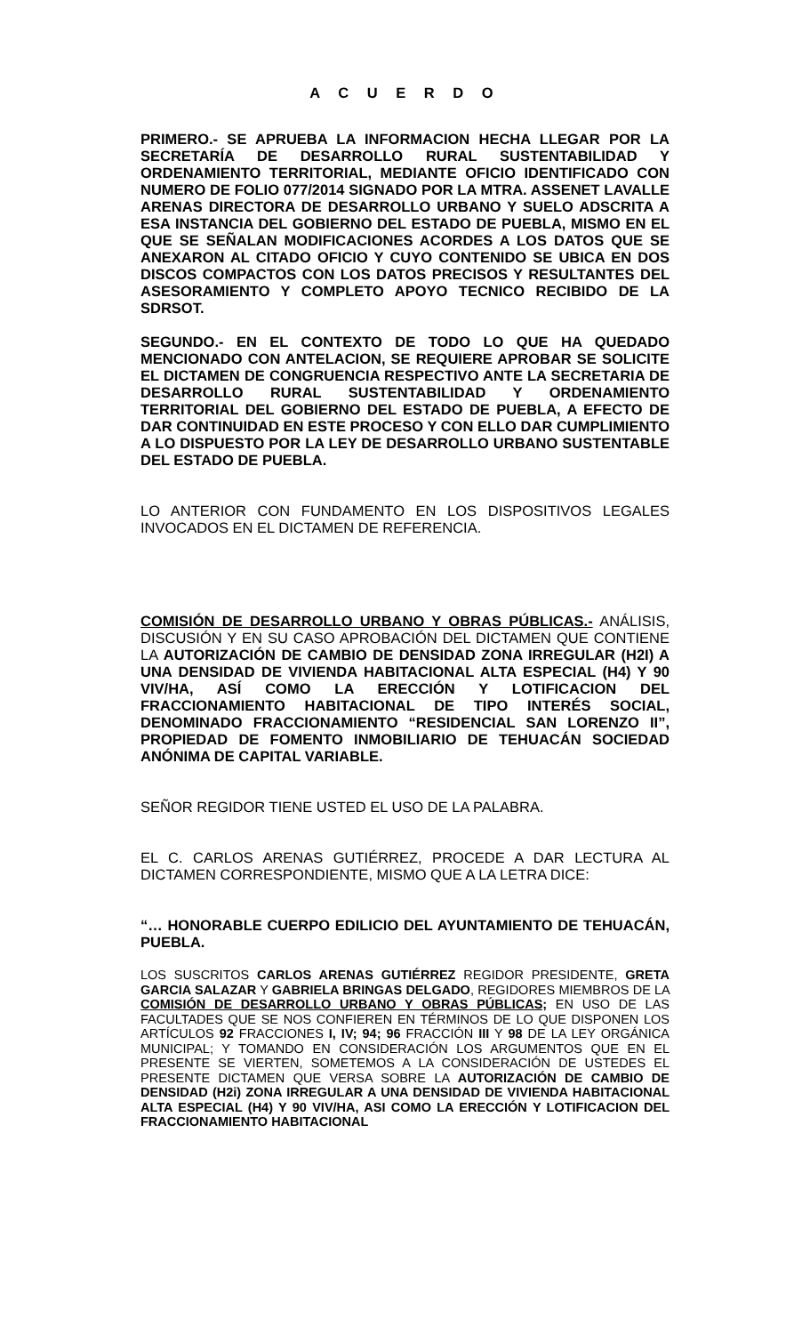A C U E R D O
PRIMERO.- SE APRUEBA LA INFORMACION HECHA LLEGAR POR LA SECRETARÍA DE DESARROLLO RURAL SUSTENTABILIDAD Y ORDENAMIENTO TERRITORIAL, MEDIANTE OFICIO IDENTIFICADO CON NUMERO DE FOLIO 077/2014 SIGNADO POR LA MTRA. ASSENET LAVALLE ARENAS DIRECTORA DE DESARROLLO URBANO Y SUELO ADSCRITA A ESA INSTANCIA DEL GOBIERNO DEL ESTADO DE PUEBLA, MISMO EN EL QUE SE SEÑALAN MODIFICACIONES ACORDES A LOS DATOS QUE SE ANEXARON AL CITADO OFICIO Y CUYO CONTENIDO SE UBICA EN DOS DISCOS COMPACTOS CON LOS DATOS PRECISOS Y RESULTANTES DEL ASESORAMIENTO Y COMPLETO APOYO TECNICO RECIBIDO DE LA SDRSOT.
SEGUNDO.- EN EL CONTEXTO DE TODO LO QUE HA QUEDADO MENCIONADO CON ANTELACION, SE REQUIERE APROBAR SE SOLICITE EL DICTAMEN DE CONGRUENCIA RESPECTIVO ANTE LA SECRETARIA DE DESARROLLO RURAL SUSTENTABILIDAD Y ORDENAMIENTO TERRITORIAL DEL GOBIERNO DEL ESTADO DE PUEBLA, A EFECTO DE DAR CONTINUIDAD EN ESTE PROCESO Y CON ELLO DAR CUMPLIMIENTO A LO DISPUESTO POR LA LEY DE DESARROLLO URBANO SUSTENTABLE DEL ESTADO DE PUEBLA.
LO ANTERIOR CON FUNDAMENTO EN LOS DISPOSITIVOS LEGALES INVOCADOS EN EL DICTAMEN DE REFERENCIA.
COMISIÓN DE DESARROLLO URBANO Y OBRAS PÚBLICAS.- ANÁLISIS, DISCUSIÓN Y EN SU CASO APROBACIÓN DEL DICTAMEN QUE CONTIENE LA AUTORIZACIÓN DE CAMBIO DE DENSIDAD ZONA IRREGULAR (H2I) A UNA DENSIDAD DE VIVIENDA HABITACIONAL ALTA ESPECIAL (H4) Y 90 VIV/HA, ASÍ COMO LA ERECCIÓN Y LOTIFICACION DEL FRACCIONAMIENTO HABITACIONAL DE TIPO INTERÉS SOCIAL, DENOMINADO FRACCIONAMIENTO “RESIDENCIAL SAN LORENZO II”, PROPIEDAD DE FOMENTO INMOBILIARIO DE TEHUACÁN SOCIEDAD ANÓNIMA DE CAPITAL VARIABLE.
SEÑOR REGIDOR TIENE USTED EL USO DE LA PALABRA.
EL C. CARLOS ARENAS GUTIÉRREZ, PROCEDE A DAR LECTURA AL DICTAMEN CORRESPONDIENTE, MISMO QUE A LA LETRA DICE:
“… HONORABLE CUERPO EDILICIO DEL AYUNTAMIENTO DE TEHUACÁN, PUEBLA.
LOS SUSCRITOS CARLOS ARENAS GUTIÉRREZ REGIDOR PRESIDENTE, GRETA GARCIA SALAZAR Y GABRIELA BRINGAS DELGADO, REGIDORES MIEMBROS DE LA COMISIÓN DE DESARROLLO URBANO Y OBRAS PÚBLICAS; EN USO DE LAS FACULTADES QUE SE NOS CONFIEREN EN TÉRMINOS DE LO QUE DISPONEN LOS ARTÍCULOS 92 FRACCIONES I, IV; 94; 96 FRACCIÓN III Y 98 DE LA LEY ORGÁNICA MUNICIPAL; Y TOMANDO EN CONSIDERACIÓN LOS ARGUMENTOS QUE EN EL PRESENTE SE VIERTEN, SOMETEMOS A LA CONSIDERACIÓN DE USTEDES EL PRESENTE DICTAMEN QUE VERSA SOBRE LA AUTORIZACIÓN DE CAMBIO DE DENSIDAD (H2i) ZONA IRREGULAR A UNA DENSIDAD DE VIVIENDA HABITACIONAL ALTA ESPECIAL (H4) Y 90 VIV/HA, ASI COMO LA ERECCIÓN Y LOTIFICACION DEL FRACCIONAMIENTO HABITACIONAL